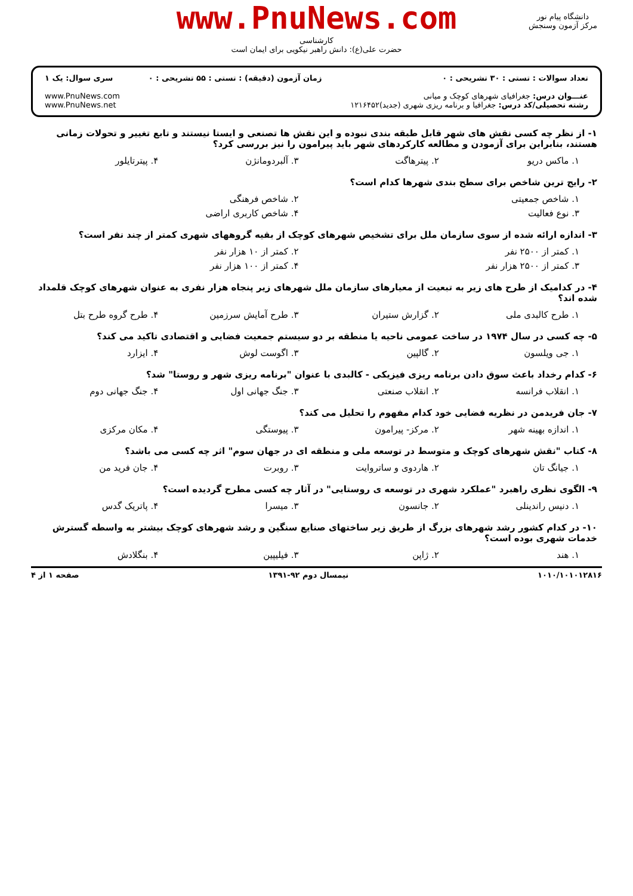www.PnuNews.com
کارشناسی
حضرت علی(ع): دانش راهبر نیکویی برای ایمان است
دانشگاه پیام نور
مرکز آزمون وسنجش
تعداد سوالات : تستی : ۳۰ تشریحی : ۰
عنـــوان درس: جغرافیای شهرهای کوچک و میانی
رشته تحصیلی/کد درس: جغرافیا و برنامه ریزی شهری (جدید)۱۲۱۶۴۵۲
زمان آزمون (دقیقه) : تستی : ۵۵ تشریحی : ۰
سری سوال: یک ۱
www.PnuNews.com
www.PnuNews.net
۱- از نظر چه کسی نقش های شهر قابل طبقه بندی نبوده و این نقش ها تصنعی و ایستا نیستند و تابع تغییر و تحولات زمانی هستند، بنابراین برای آزمودن و مطالعه کارکردهای شهر باید پیرامون را نیز بررسی کرد؟
۱. ماکس دریو ۲. پیترهاگت ۳. آلبردومانژن ۴. پیترتایلور
۲- رایج ترین شاخص برای سطح بندی شهرها کدام است؟
۱. شاخص جمعیتی ۲. شاخص فرهنگی
۳. نوع فعالیت ۴. شاخص کاربری اراضی
۳- اندازه ارائه شده از سوی سازمان ملل برای تشخیص شهرهای کوچک از بقیه گروههای شهری کمتر از چند نفر است؟
۱. کمتر از ۲۵۰۰ نفر ۲. کمتر از ۱۰ هزار نفر
۳. کمتر از ۲۵۰۰ هزار نفر ۴. کمتر از ۱۰۰ هزار نفر
۴- در کدامیک از طرح های زیر به تبعیت از معیارهای سازمان ملل شهرهای زیر پنجاه هزار نفری به عنوان شهرهای کوچک قلمداد شده اند؟
۱. طرح کالبدی ملی ۲. گزارش ستیران ۳. طرح آمایش سرزمین ۴. طرح گروه طرح بتل
۵- چه کسی در سال ۱۹۷۴ در ساخت عمومی ناحیه یا منطقه بر دو سیستم جمعیت فضایی و اقتصادی تاکید می کند؟
۱. جی ویلسون ۲. گالپین ۳. اگوست لوش ۴. ایزارد
۶- کدام رخداد باعث سوق دادن برنامه ریزی فیزیکی - کالبدی با عنوان "برنامه ریزی شهر و روستا" شد؟
۱. انقلاب فرانسه ۲. انقلاب صنعتی ۳. جنگ جهانی اول ۴. جنگ جهانی دوم
۷- جان فریدمن در نظریه فضایی خود کدام مفهوم را تحلیل می کند؟
۱. اندازه بهینه شهر ۲. مرکز- پیرامون ۳. پیوستگی ۴. مکان مرکزی
۸- کتاب "نقش شهرهای کوچک و متوسط در توسعه ملی و منطقه ای در جهان سوم" اثر چه کسی می باشد؟
۱. جیانگ تان ۲. هاردوی و ساتروایت ۳. روبرت ۴. جان فرید من
۹- الگوی نظری راهبرد "عملکرد شهری در توسعه ی روستایی" در آثار چه کسی مطرح گردیده است؟
۱. دنیس راندینلی ۲. جانسون ۳. میسرا ۴. پاتریک گدس
۱۰- در کدام کشور رشد شهرهای بزرگ از طریق زیر ساختهای صنایع سنگین و رشد شهرهای کوچک بیشتر به واسطه گسترش خدمات شهری بوده است؟
۱. هند ۲. ژاپن ۳. فیلیپین ۴. بنگلادش
۱۰۱۰/۱۰۱۰۱۲۸۱۶ نیمسال دوم ۹۲-۱۳۹۱ صفحه ۱ از ۴